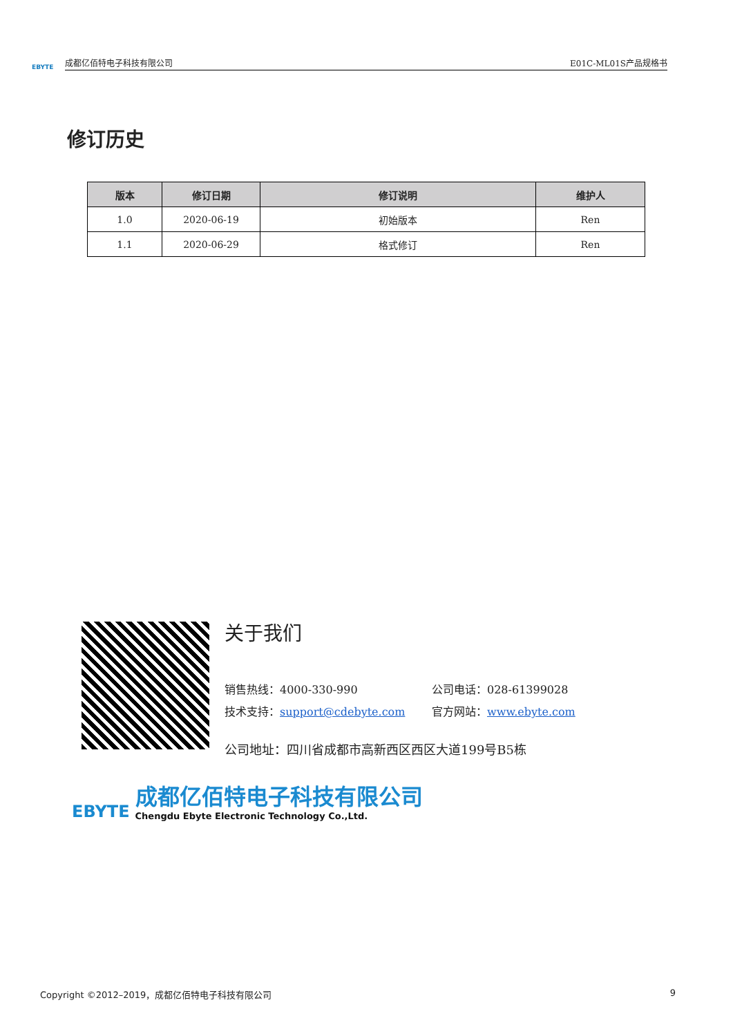EBYTE
成都亿佰特电子科技有限公司 E01C-ML01S产品规格书
修订历史
| 版本 | 修订日期 | 修订说明 | 维护人 |
| --- | --- | --- | --- |
| 1.0 | 2020-06-19 | 初始版本 | Ren |
| 1.1 | 2020-06-29 | 格式修订 | Ren |
关于我们
销售热线：4000-330-990 公司电话：028-61399028
技术支持：support@cdebyte.com 官方网站：www.ebyte.com
公司地址：四川省成都市高新西区西区大道199号B5栋
EBYTE
成都亿佰特电子科技有限公司
Chengdu Ebyte Electronic Technology Co.,Ltd.
Copyright ©2012–2019，成都亿佰特电子科技有限公司 9